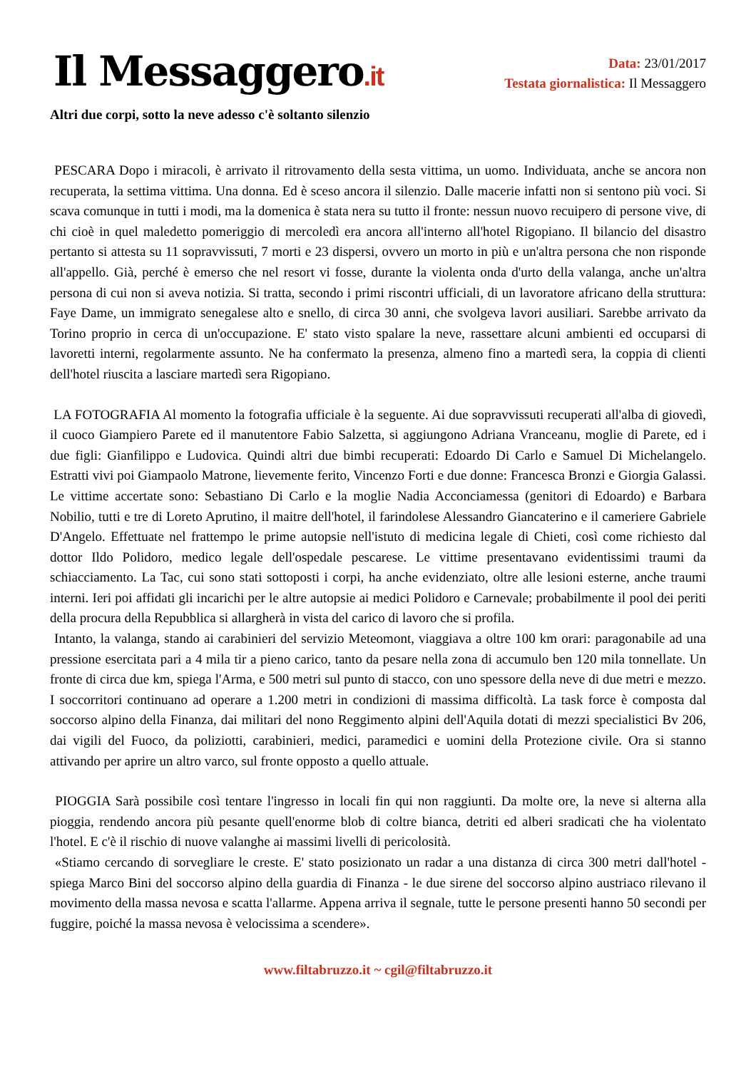Il Messaggero.it
Data: 23/01/2017
Testata giornalistica: Il Messaggero
Altri due corpi, sotto la neve adesso c'è soltanto silenzio
PESCARA Dopo i miracoli, è arrivato il ritrovamento della sesta vittima, un uomo. Individuata, anche se ancora non recuperata, la settima vittima. Una donna. Ed è sceso ancora il silenzio. Dalle macerie infatti non si sentono più voci. Si scava comunque in tutti i modi, ma la domenica è stata nera su tutto il fronte: nessun nuovo recuipero di persone vive, di chi cioè in quel maledetto pomeriggio di mercoledì era ancora all'interno all'hotel Rigopiano. Il bilancio del disastro pertanto si attesta su 11 sopravvissuti, 7 morti e 23 dispersi, ovvero un morto in più e un'altra persona che non risponde all'appello. Già, perché è emerso che nel resort vi fosse, durante la violenta onda d'urto della valanga, anche un'altra persona di cui non si aveva notizia. Si tratta, secondo i primi riscontri ufficiali, di un lavoratore africano della struttura: Faye Dame, un immigrato senegalese alto e snello, di circa 30 anni, che svolgeva lavori ausiliari. Sarebbe arrivato da Torino proprio in cerca di un'occupazione. E' stato visto spalare la neve, rassettare alcuni ambienti ed occuparsi di lavoretti interni, regolarmente assunto. Ne ha confermato la presenza, almeno fino a martedì sera, la coppia di clienti dell'hotel riuscita a lasciare martedì sera Rigopiano.
LA FOTOGRAFIA Al momento la fotografia ufficiale è la seguente. Ai due sopravvissuti recuperati all'alba di giovedì, il cuoco Giampiero Parete ed il manutentore Fabio Salzetta, si aggiungono Adriana Vranceanu, moglie di Parete, ed i due figli: Gianfilippo e Ludovica. Quindi altri due bimbi recuperati: Edoardo Di Carlo e Samuel Di Michelangelo. Estratti vivi poi Giampaolo Matrone, lievemente ferito, Vincenzo Forti e due donne: Francesca Bronzi e Giorgia Galassi. Le vittime accertate sono: Sebastiano Di Carlo e la moglie Nadia Acconciamessa (genitori di Edoardo) e Barbara Nobilio, tutti e tre di Loreto Aprutino, il maitre dell'hotel, il farindolese Alessandro Giancaterino e il cameriere Gabriele D'Angelo. Effettuate nel frattempo le prime autopsie nell'istuto di medicina legale di Chieti, così come richiesto dal dottor Ildo Polidoro, medico legale dell'ospedale pescarese. Le vittime presentavano evidentissimi traumi da schiacciamento. La Tac, cui sono stati sottoposti i corpi, ha anche evidenziato, oltre alle lesioni esterne, anche traumi interni. Ieri poi affidati gli incarichi per le altre autopsie ai medici Polidoro e Carnevale; probabilmente il pool dei periti della procura della Repubblica si allargherà in vista del carico di lavoro che si profila.
Intanto, la valanga, stando ai carabinieri del servizio Meteomont, viaggiava a oltre 100 km orari: paragonabile ad una pressione esercitata pari a 4 mila tir a pieno carico, tanto da pesare nella zona di accumulo ben 120 mila tonnellate. Un fronte di circa due km, spiega l'Arma, e 500 metri sul punto di stacco, con uno spessore della neve di due metri e mezzo. I soccorritori continuano ad operare a 1.200 metri in condizioni di massima difficoltà. La task force è composta dal soccorso alpino della Finanza, dai militari del nono Reggimento alpini dell'Aquila dotati di mezzi specialistici Bv 206, dai vigili del Fuoco, da poliziotti, carabinieri, medici, paramedici e uomini della Protezione civile. Ora si stanno attivando per aprire un altro varco, sul fronte opposto a quello attuale.
PIOGGIA Sarà possibile così tentare l'ingresso in locali fin qui non raggiunti. Da molte ore, la neve si alterna alla pioggia, rendendo ancora più pesante quell'enorme blob di coltre bianca, detriti ed alberi sradicati che ha violentato l'hotel. E c'è il rischio di nuove valanghe ai massimi livelli di pericolosità.
«Stiamo cercando di sorvegliare le creste. E' stato posizionato un radar a una distanza di circa 300 metri dall'hotel - spiega Marco Bini del soccorso alpino della guardia di Finanza - le due sirene del soccorso alpino austriaco rilevano il movimento della massa nevosa e scatta l'allarme. Appena arriva il segnale, tutte le persone presenti hanno 50 secondi per fuggire, poiché la massa nevosa è velocissima a scendere».
www.filtabruzzo.it ~ cgil@filtabruzzo.it